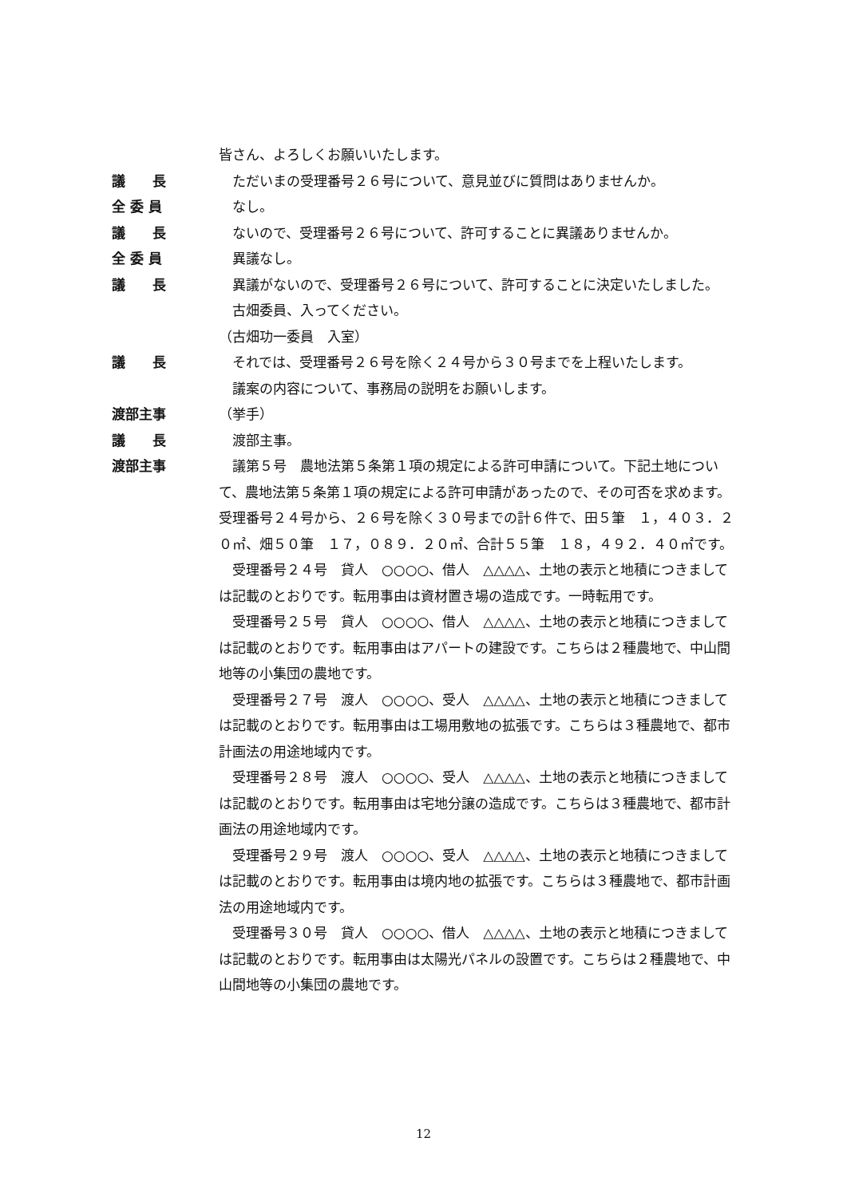皆さん、よろしくお願いいたします。
議　　長 　ただいまの受理番号２６号について、意見並びに質問はありませんか。
全 委 員 　なし。
議　　長 　ないので、受理番号２６号について、許可することに異議ありませんか。
全 委 員 　異議なし。
議　　長 　異議がないので、受理番号２６号について、許可することに決定いたしました。
　古畑委員、入ってください。
（古畑功一委員　入室）
議　　長 　それでは、受理番号２６号を除く２４号から３０号までを上程いたします。
　議案の内容について、事務局の説明をお願いします。
渡部主事 （挙手）
議　　長 　渡部主事。
渡部主事 　議第５号　農地法第５条第１項の規定による許可申請について。下記土地について、農地法第５条第１項の規定による許可申請があったので、その可否を求めます。受理番号２４号から、２６号を除く３０号までの計６件で、田５筆　１，４０３．２０㎡、畑５０筆　１７，０８９．２０㎡、合計５５筆　１８，４９２．４０㎡です。
　受理番号２４号　貸人　○○○○、借人　△△△△、土地の表示と地積につきましては記載のとおりです。転用事由は資材置き場の造成です。一時転用です。
　受理番号２５号　貸人　○○○○、借人　△△△△、土地の表示と地積につきましては記載のとおりです。転用事由はアパートの建設です。こちらは２種農地で、中山間地等の小集団の農地です。
　受理番号２７号　渡人　○○○○、受人　△△△△、土地の表示と地積につきましては記載のとおりです。転用事由は工場用敷地の拡張です。こちらは３種農地で、都市計画法の用途地域内です。
　受理番号２８号　渡人　○○○○、受人　△△△△、土地の表示と地積につきましては記載のとおりです。転用事由は宅地分譲の造成です。こちらは３種農地で、都市計画法の用途地域内です。
　受理番号２９号　渡人　○○○○、受人　△△△△、土地の表示と地積につきましては記載のとおりです。転用事由は境内地の拡張です。こちらは３種農地で、都市計画法の用途地域内です。
　受理番号３０号　貸人　○○○○、借人　△△△△、土地の表示と地積につきましては記載のとおりです。転用事由は太陽光パネルの設置です。こちらは２種農地で、中山間地等の小集団の農地です。
12